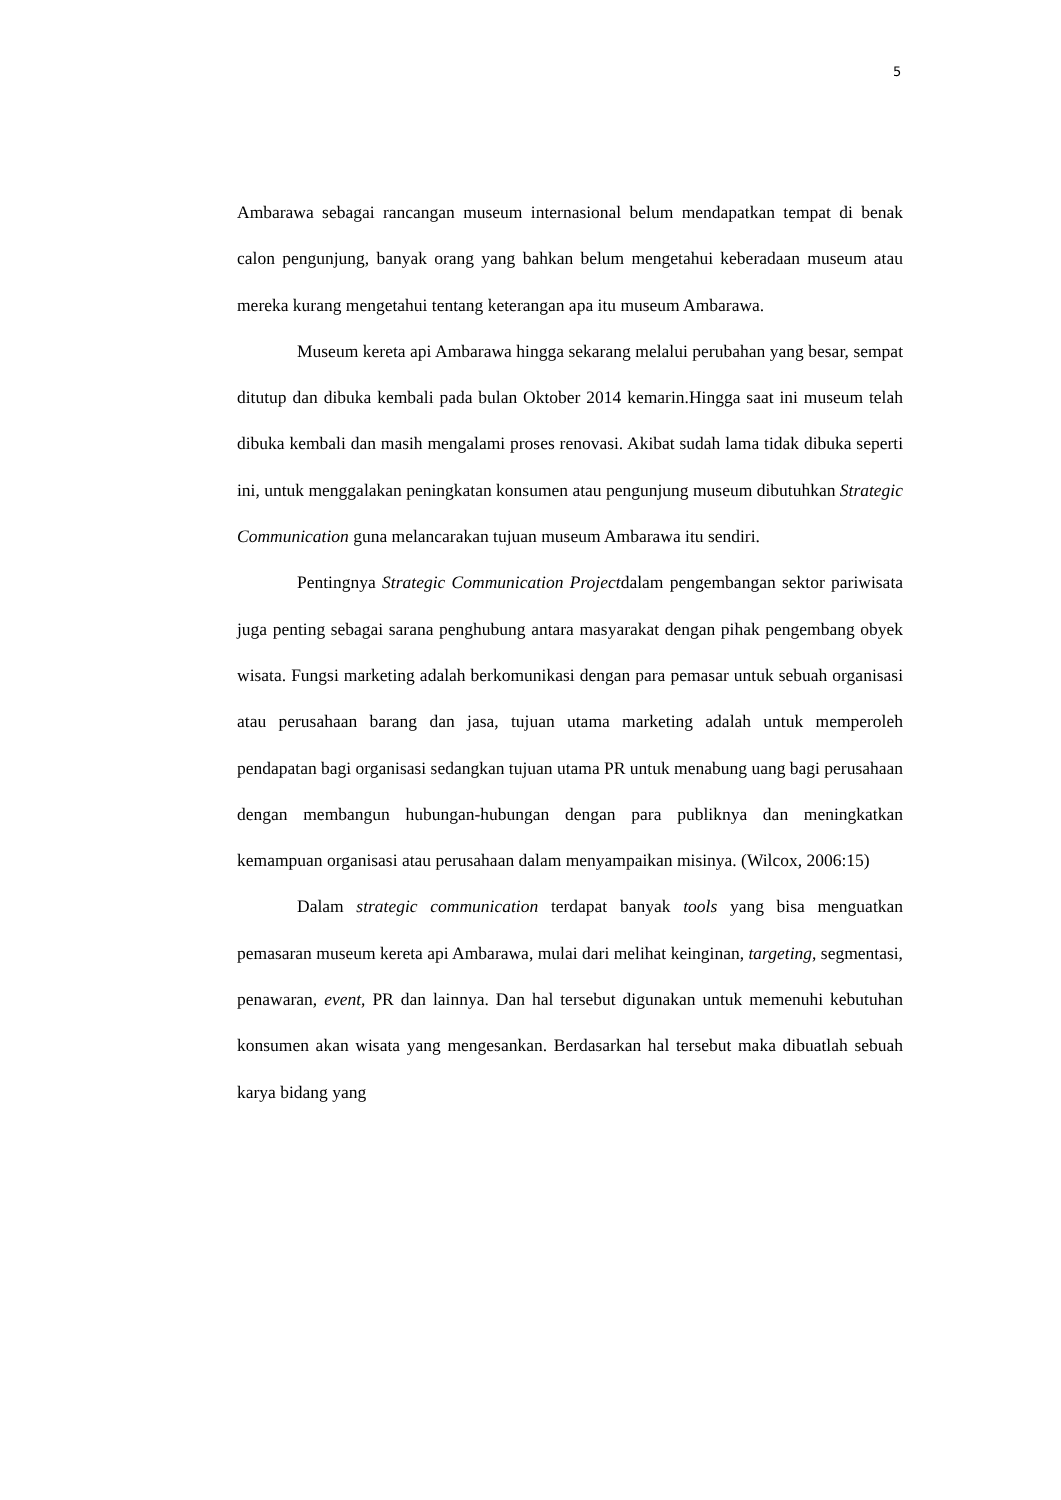5
Ambarawa sebagai rancangan museum internasional belum mendapatkan tempat di benak calon pengunjung, banyak orang yang bahkan belum mengetahui keberadaan museum atau mereka kurang mengetahui tentang keterangan apa itu museum Ambarawa.
Museum kereta api Ambarawa hingga sekarang melalui perubahan yang besar, sempat ditutup dan dibuka kembali pada bulan Oktober 2014 kemarin.Hingga saat ini museum telah dibuka kembali dan masih mengalami proses renovasi. Akibat sudah lama tidak dibuka seperti ini, untuk menggalakan peningkatan konsumen atau pengunjung museum dibutuhkan Strategic Communication guna melancarakan tujuan museum Ambarawa itu sendiri.
Pentingnya Strategic Communication Projectdalam pengembangan sektor pariwisata juga penting sebagai sarana penghubung antara masyarakat dengan pihak pengembang obyek wisata. Fungsi marketing adalah berkomunikasi dengan para pemasar untuk sebuah organisasi atau perusahaan barang dan jasa, tujuan utama marketing adalah untuk memperoleh pendapatan bagi organisasi sedangkan tujuan utama PR untuk menabung uang bagi perusahaan dengan membangun hubungan-hubungan dengan para publiknya dan meningkatkan kemampuan organisasi atau perusahaan dalam menyampaikan misinya. (Wilcox, 2006:15)
Dalam strategic communication terdapat banyak tools yang bisa menguatkan pemasaran museum kereta api Ambarawa, mulai dari melihat keinginan, targeting, segmentasi, penawaran, event, PR dan lainnya. Dan hal tersebut digunakan untuk memenuhi kebutuhan konsumen akan wisata yang mengesankan. Berdasarkan hal tersebut maka dibuatlah sebuah karya bidang yang